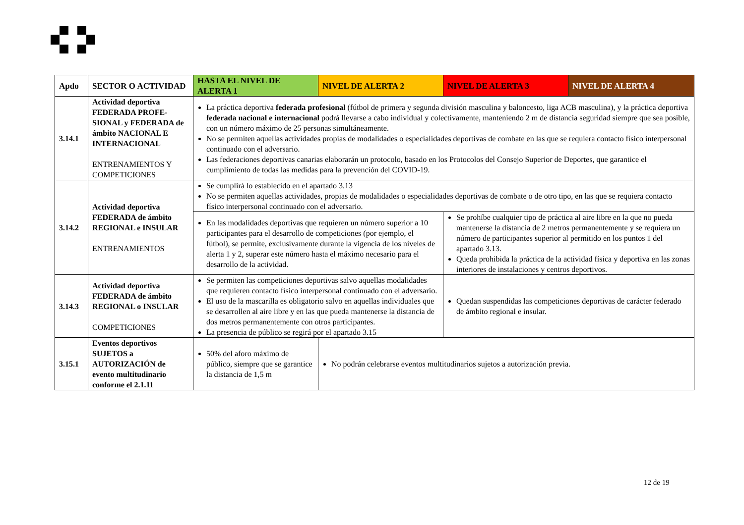| Apdo | SECTOR O ACTIVIDAD | HASTA EL NIVEL DE ALERTA 1 | NIVEL DE ALERTA 2 | NIVEL DE ALERTA 3 | NIVEL DE ALERTA 4 |
| --- | --- | --- | --- | --- | --- |
| 3.14.1 | Actividad deportiva FEDERADA PROFE-SIONAL y FEDERADA de ámbito NACIONAL E INTERNACIONAL ENTRENAMIENTOS Y COMPETICIONES | La práctica deportiva federada profesional (fútbol de primera y segunda división masculina y baloncesto, liga ACB masculina), y la práctica deportiva federada nacional e internacional podrá llevarse a cabo individual y colectivamente, manteniendo 2 m de distancia seguridad siempre que sea posible, con un número máximo de 25 personas simultáneamente. No se permiten aquellas actividades propias de modalidades o especialidades deportivas de combate en las que se requiera contacto físico interpersonal continuado con el adversario. Las federaciones deportivas canarias elaborarán un protocolo, basado en los Protocolos del Consejo Superior de Deportes, que garantice el cumplimiento de todas las medidas para la prevención del COVID-19. | | | |
| 3.14.2 | Actividad deportiva FEDERADA de ámbito REGIONAL e INSULAR ENTRENAMIENTOS | Se cumplirá lo establecido en el apartado 3.13 No se permiten aquellas actividades, propias de modalidades o especialidades deportivas de combate o de otro tipo, en las que se requiera contacto físico interpersonal continuado con el adversario. | | | |
| | | En las modalidades deportivas que requieren un número superior a 10 participantes para el desarrollo de competiciones (por ejemplo, el fútbol), se permite, exclusivamente durante la vigencia de los niveles de alerta 1 y 2, superar este número hasta el máximo necesario para el desarrollo de la actividad. | | Se prohíbe cualquier tipo de práctica al aire libre en la que no pueda mantenerse la distancia de 2 metros permanentemente y se requiera un número de participantes superior al permitido en los puntos 1 del apartado 3.13. Queda prohibida la práctica de la actividad física y deportiva en las zonas interiores de instalaciones y centros deportivos. | |
| 3.14.3 | Actividad deportiva FEDERADA de ámbito REGIONAL o INSULAR COMPETICIONES | Se permiten las competiciones deportivas salvo aquellas modalidades que requieren contacto físico interpersonal continuado con el adversario. El uso de la mascarilla es obligatorio salvo en aquellas individuales que se desarrollen al aire libre y en las que pueda mantenerse la distancia de dos metros permanentemente con otros participantes. La presencia de público se regirá por el apartado 3.15 | | Quedan suspendidas las competiciones deportivas de carácter federado de ámbito regional e insular. | |
| 3.15.1 | Eventos deportivos SUJETOS a AUTORIZACIÓN de evento multitudinario conforme el 2.1.11 | 50% del aforo máximo de público, siempre que se garantice la distancia de 1,5 m | No podrán celebrarse eventos multitudinarios sujetos a autorización previa. | | |
12 de 19